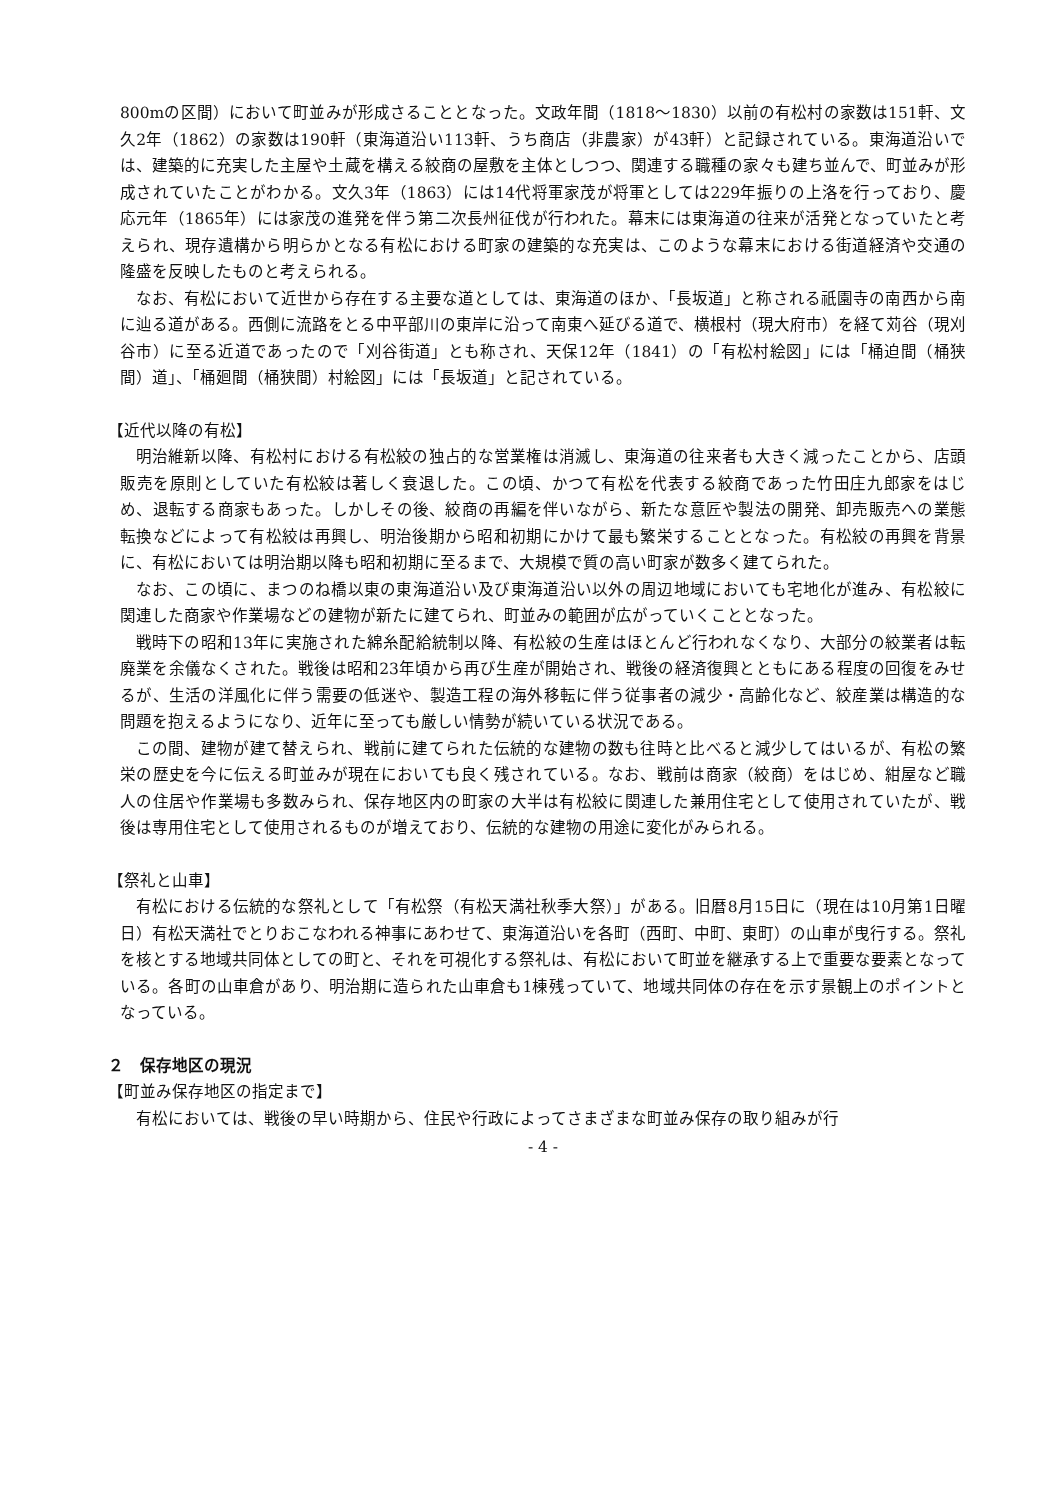800mの区間）において町並みが形成さることとなった。文政年間（1818～1830）以前の有松村の家数は151軒、文久2年（1862）の家数は190軒（東海道沿い113軒、うち商店（非農家）が43軒）と記録されている。東海道沿いでは、建築的に充実した主屋や土蔵を構える絞商の屋敷を主体としつつ、関連する職種の家々も建ち並んで、町並みが形成されていたことがわかる。文久3年（1863）には14代将軍家茂が将軍としては229年振りの上洛を行っており、慶応元年（1865年）には家茂の進発を伴う第二次長州征伐が行われた。幕末には東海道の往来が活発となっていたと考えられ、現存遺構から明らかとなる有松における町家の建築的な充実は、このような幕末における街道経済や交通の隆盛を反映したものと考えられる。
なお、有松において近世から存在する主要な道としては、東海道のほか、「長坂道」と称される祇園寺の南西から南に辿る道がある。西側に流路をとる中平部川の東岸に沿って南東へ延びる道で、横根村（現大府市）を経て苅谷（現刈谷市）に至る近道であったので「刈谷街道」とも称され、天保12年（1841）の「有松村絵図」には「桶迫間（桶狭間）道」、「桶廻間（桶狭間）村絵図」には「長坂道」と記されている。
【近代以降の有松】
明治維新以降、有松村における有松絞の独占的な営業権は消滅し、東海道の往来者も大きく減ったことから、店頭販売を原則としていた有松絞は著しく衰退した。この頃、かつて有松を代表する絞商であった竹田庄九郎家をはじめ、退転する商家もあった。しかしその後、絞商の再編を伴いながら、新たな意匠や製法の開発、卸売販売への業態転換などによって有松絞は再興し、明治後期から昭和初期にかけて最も繁栄することとなった。有松絞の再興を背景に、有松においては明治期以降も昭和初期に至るまで、大規模で質の高い町家が数多く建てられた。
なお、この頃に、まつのね橋以東の東海道沿い及び東海道沿い以外の周辺地域においても宅地化が進み、有松絞に関連した商家や作業場などの建物が新たに建てられ、町並みの範囲が広がっていくこととなった。
戦時下の昭和13年に実施された綿糸配給統制以降、有松絞の生産はほとんど行われなくなり、大部分の絞業者は転廃業を余儀なくされた。戦後は昭和23年頃から再び生産が開始され、戦後の経済復興とともにある程度の回復をみせるが、生活の洋風化に伴う需要の低迷や、製造工程の海外移転に伴う従事者の減少・高齢化など、絞産業は構造的な問題を抱えるようになり、近年に至っても厳しい情勢が続いている状況である。
この間、建物が建て替えられ、戦前に建てられた伝統的な建物の数も往時と比べると減少してはいるが、有松の繁栄の歴史を今に伝える町並みが現在においても良く残されている。なお、戦前は商家（絞商）をはじめ、紺屋など職人の住居や作業場も多数みられ、保存地区内の町家の大半は有松絞に関連した兼用住宅として使用されていたが、戦後は専用住宅として使用されるものが増えており、伝統的な建物の用途に変化がみられる。
【祭礼と山車】
有松における伝統的な祭礼として「有松祭（有松天満社秋季大祭）」がある。旧暦8月15日に（現在は10月第1日曜日）有松天満社でとりおこなわれる神事にあわせて、東海道沿いを各町（西町、中町、東町）の山車が曳行する。祭礼を核とする地域共同体としての町と、それを可視化する祭礼は、有松において町並を継承する上で重要な要素となっている。各町の山車倉があり、明治期に造られた山車倉も1棟残っていて、地域共同体の存在を示す景観上のポイントとなっている。
２　保存地区の現況
【町並み保存地区の指定まで】
有松においては、戦後の早い時期から、住民や行政によってさまざまな町並み保存の取り組みが行
- 4 -